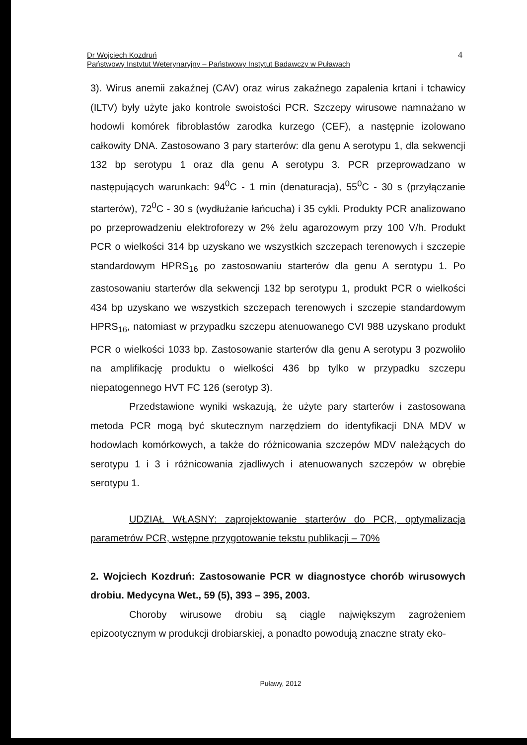Dr Wojciech Kozdruń
Państwowy Instytut Weterynaryjny – Państwowy Instytut Badawczy w Puławach
4
3). Wirus anemii zakaźnej (CAV) oraz wirus zakaźnego zapalenia krtani i tchawicy (ILTV) były użyte jako kontrole swoistości PCR. Szczepy wirusowe namnażano w hodowli komórek fibroblastów zarodka kurzego (CEF), a następnie izolowano całkowity DNA. Zastosowano 3 pary starterów: dla genu A serotypu 1, dla sekwencji 132 bp serotypu 1 oraz dla genu A serotypu 3. PCR przeprowadzano w następujących warunkach: 94<sup>0</sup>C - 1 min (denaturacja), 55<sup>0</sup>C - 30 s (przyłączanie starterów), 72<sup>0</sup>C - 30 s (wydłużanie łańcucha) i 35 cykli. Produkty PCR analizowano po przeprowadzeniu elektroforezy w 2% żelu agarozowym przy 100 V/h. Produkt PCR o wielkości 314 bp uzyskano we wszystkich szczepach terenowych i szczepie standardowym HPRS<sub>16</sub> po zastosowaniu starterów dla genu A serotypu 1. Po zastosowaniu starterów dla sekwencji 132 bp serotypu 1, produkt PCR o wielkości 434 bp uzyskano we wszystkich szczepach terenowych i szczepie standardowym HPRS<sub>16</sub>, natomiast w przypadku szczepu atenuowanego CVI 988 uzyskano produkt PCR o wielkości 1033 bp. Zastosowanie starterów dla genu A serotypu 3 pozwoliło na amplifikację produktu o wielkości 436 bp tylko w przypadku szczepu niepatogennego HVT FC 126 (serotyp 3).
Przedstawione wyniki wskazują, że użyte pary starterów i zastosowana metoda PCR mogą być skutecznym narzędziem do identyfikacji DNA MDV w hodowlach komórkowych, a także do różnicowania szczepów MDV należących do serotypu 1 i 3 i różnicowania zjadliwych i atenuowanych szczepów w obrębie serotypu 1.
UDZIAŁ WŁASNY: zaprojektowanie starterów do PCR, optymalizacja parametrów PCR, wstępne przygotowanie tekstu publikacji – 70%
2. Wojciech Kozdruń: Zastosowanie PCR w diagnostyce chorób wirusowych drobiu. Medycyna Wet., 59 (5), 393 – 395, 2003.
Choroby wirusowe drobiu są ciągle największym zagrożeniem epizootycznym w produkcji drobiarskiej, a ponadto powodują znaczne straty eko-
Puławy, 2012